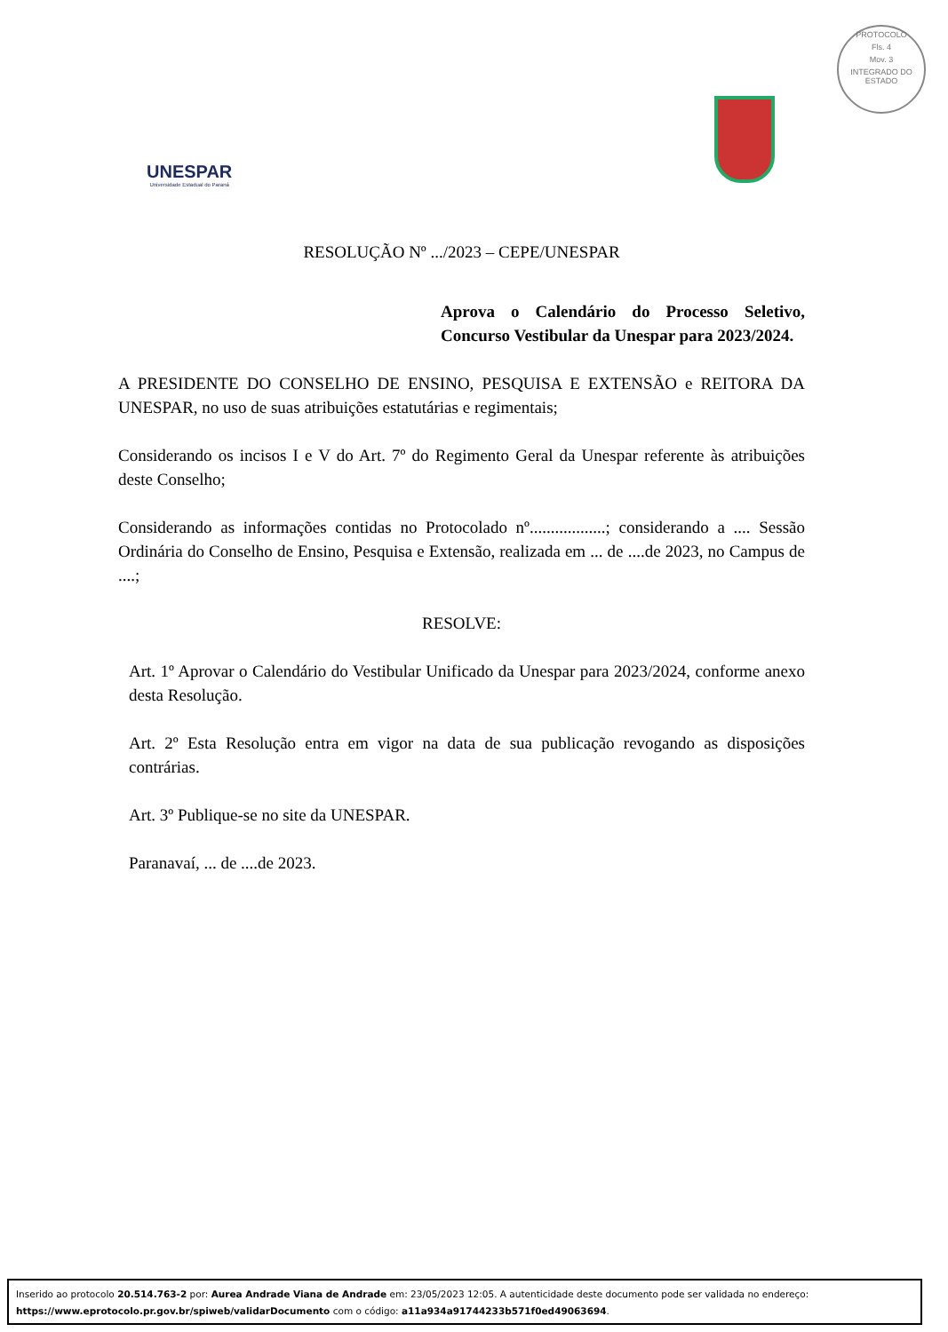PROTOCOLO
Fls. 4
Mov. 3
INTEGRADO DO ESTADO
UNESPAR
Universidade Estadual do Paraná
RESOLUÇÃO Nº .../2023 – CEPE/UNESPAR
Aprova o Calendário do Processo Seletivo, Concurso Vestibular da Unespar para 2023/2024.
A PRESIDENTE DO CONSELHO DE ENSINO, PESQUISA E EXTENSÃO e REITORA DA UNESPAR, no uso de suas atribuições estatutárias e regimentais;
Considerando os incisos I e V do Art. 7º do Regimento Geral da Unespar referente às atribuições deste Conselho;
Considerando as informações contidas no Protocolado nº..................; considerando a .... Sessão Ordinária do Conselho de Ensino, Pesquisa e Extensão, realizada em ... de ....de 2023, no Campus de ....;
RESOLVE:
Art. 1º Aprovar o Calendário do Vestibular Unificado da Unespar para 2023/2024, conforme anexo desta Resolução.
Art. 2º Esta Resolução entra em vigor na data de sua publicação revogando as disposições contrárias.
Art. 3º Publique-se no site da UNESPAR.
Paranavaí, ... de ....de 2023.
Inserido ao protocolo 20.514.763-2 por: Aurea Andrade Viana de Andrade em: 23/05/2023 12:05. A autenticidade deste documento pode ser validada no endereço: https://www.eprotocolo.pr.gov.br/spiweb/validarDocumento com o código: a11a934a91744233b571f0ed49063694.